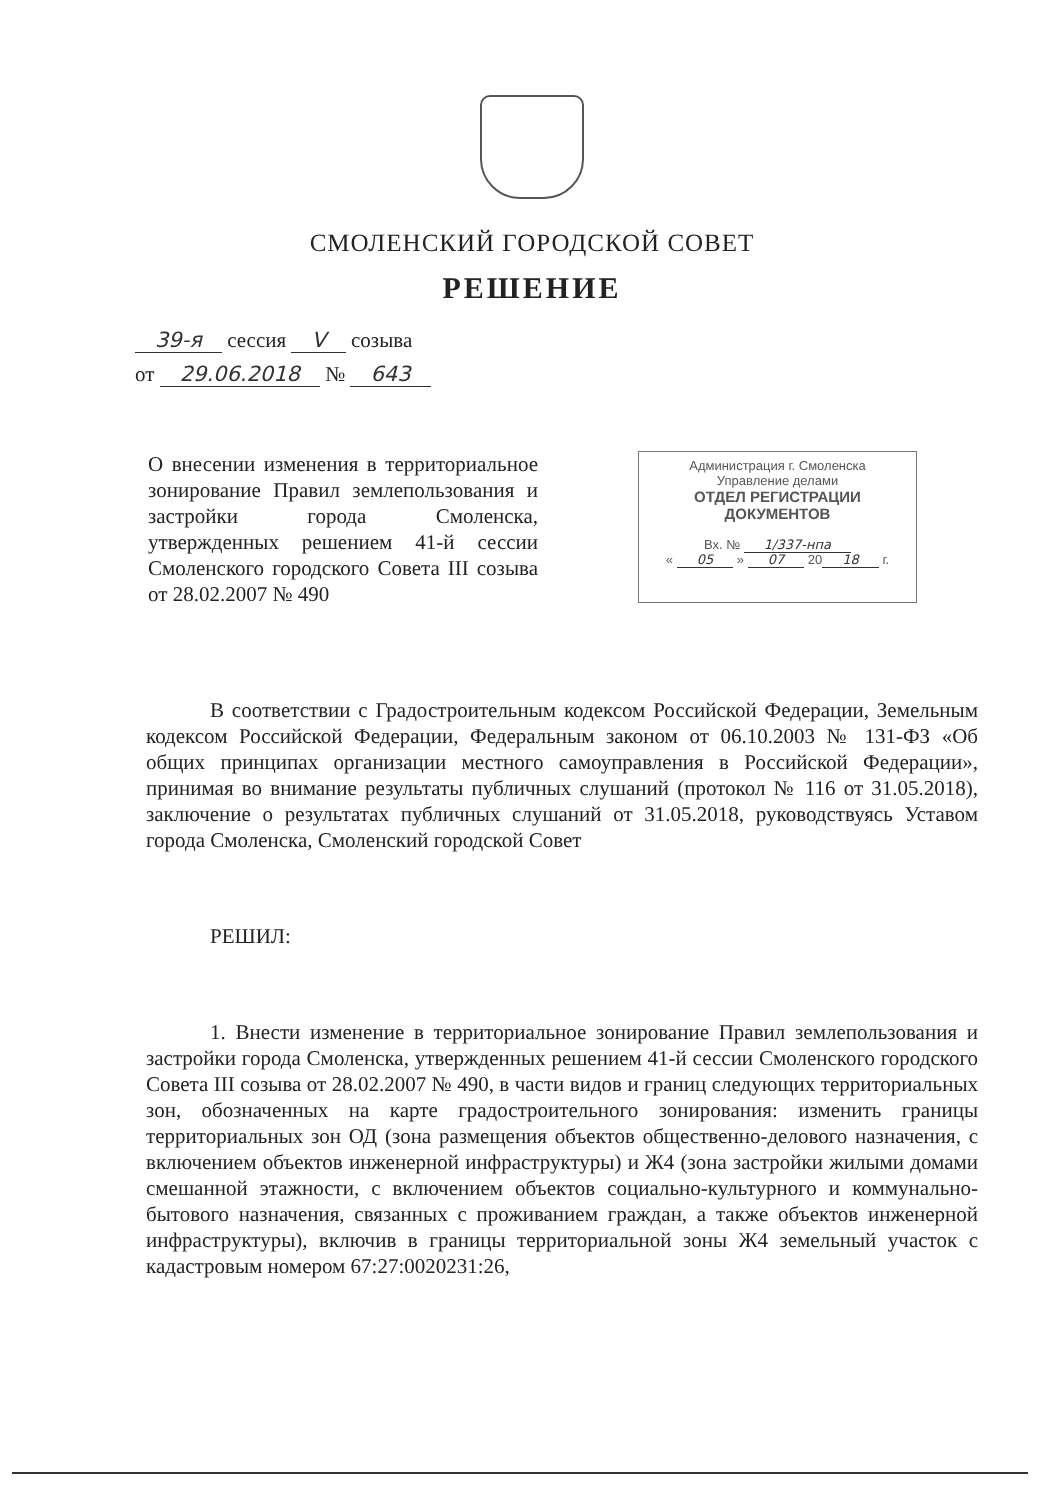СМОЛЕНСКИЙ ГОРОДСКОЙ СОВЕТ
РЕШЕНИЕ
39-я сессия V созыва
от 29.06.2018 № 643
О внесении изменения в территориальное зонирование Правил землепользования и застройки города Смоленска, утвержденных решением 41-й сессии Смоленского городского Совета III созыва от 28.02.2007 № 490
Администрация г. Смоленска
Управление делами
ОТДЕЛ РЕГИСТРАЦИИ
ДОКУМЕНТОВ
Вх. № 1/337-нпа
« 05 » 07 20 18 г.
В соответствии с Градостроительным кодексом Российской Федерации, Земельным кодексом Российской Федерации, Федеральным законом от 06.10.2003 № 131-ФЗ «Об общих принципах организации местного самоуправления в Российской Федерации», принимая во внимание результаты публичных слушаний (протокол № 116 от 31.05.2018), заключение о результатах публичных слушаний от 31.05.2018, руководствуясь Уставом города Смоленска, Смоленский городской Совет
РЕШИЛ:
1. Внести изменение в территориальное зонирование Правил землепользования и застройки города Смоленска, утвержденных решением 41-й сессии Смоленского городского Совета III созыва от 28.02.2007 № 490, в части видов и границ следующих территориальных зон, обозначенных на карте градостроительного зонирования: изменить границы территориальных зон ОД (зона размещения объектов общественно-делового назначения, с включением объектов инженерной инфраструктуры) и Ж4 (зона застройки жилыми домами смешанной этажности, с включением объектов социально-культурного и коммунально-бытового назначения, связанных с проживанием граждан, а также объектов инженерной инфраструктуры), включив в границы территориальной зоны Ж4 земельный участок с кадастровым номером 67:27:0020231:26,